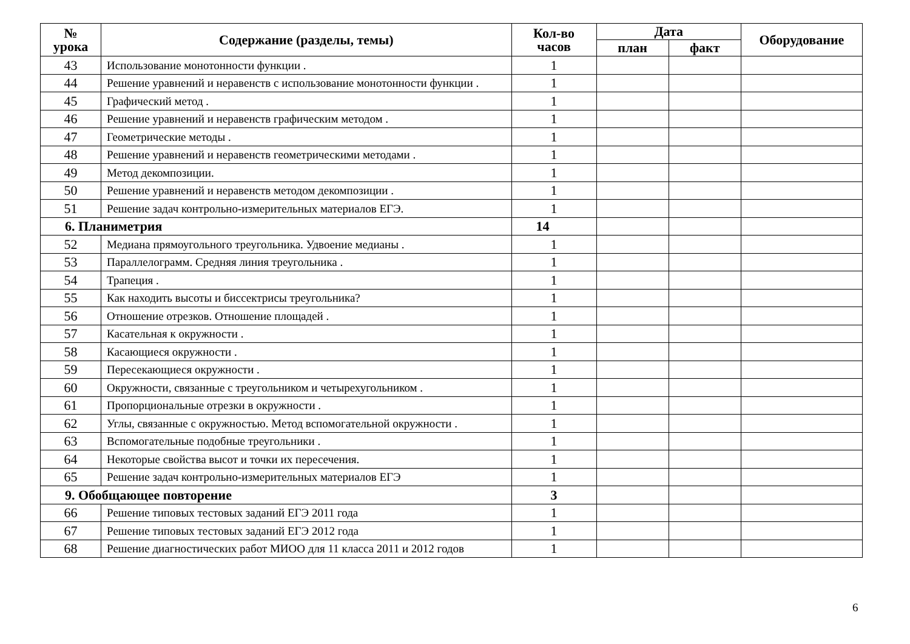| № урока | Содержание (разделы, темы) | Кол-во часов | Дата | | Оборудование |
| --- | --- | --- | --- | --- | --- |
| | | | план | факт | |
| 43 | Использование монотонности функции . | 1 | | | |
| 44 | Решение уравнений и неравенств с использование монотонности функции . | 1 | | | |
| 45 | Графический метод . | 1 | | | |
| 46 | Решение уравнений и неравенств графическим методом . | 1 | | | |
| 47 | Геометрические методы . | 1 | | | |
| 48 | Решение уравнений и неравенств геометрическими методами . | 1 | | | |
| 49 | Метод декомпозиции. | 1 | | | |
| 50 | Решение уравнений и неравенств методом декомпозиции . | 1 | | | |
| 51 | Решение задач контрольно-измерительных материалов ЕГЭ. | 1 | | | |
| 6. Планиметрия | | 14 | | | |
| 52 | Медиана прямоугольного треугольника. Удвоение медианы . | 1 | | | |
| 53 | Параллелограмм. Средняя линия треугольника . | 1 | | | |
| 54 | Трапеция . | 1 | | | |
| 55 | Как находить высоты и биссектрисы треугольника? | 1 | | | |
| 56 | Отношение отрезков. Отношение площадей . | 1 | | | |
| 57 | Касательная к окружности . | 1 | | | |
| 58 | Касающиеся окружности . | 1 | | | |
| 59 | Пересекающиеся окружности . | 1 | | | |
| 60 | Окружности, связанные с треугольником и четырехугольником . | 1 | | | |
| 61 | Пропорциональные отрезки в окружности . | 1 | | | |
| 62 | Углы, связанные с окружностью. Метод вспомогательной окружности . | 1 | | | |
| 63 | Вспомогательные подобные треугольники . | 1 | | | |
| 64 | Некоторые свойства высот и точки их пересечения. | 1 | | | |
| 65 | Решение задач контрольно-измерительных материалов ЕГЭ | 1 | | | |
| 9. Обобщающее повторение | | 3 | | | |
| 66 | Решение типовых тестовых заданий ЕГЭ 2011 года | 1 | | | |
| 67 | Решение типовых тестовых заданий ЕГЭ 2012 года | 1 | | | |
| 68 | Решение диагностических работ МИОО для 11 класса 2011 и 2012 годов | 1 | | | |
6